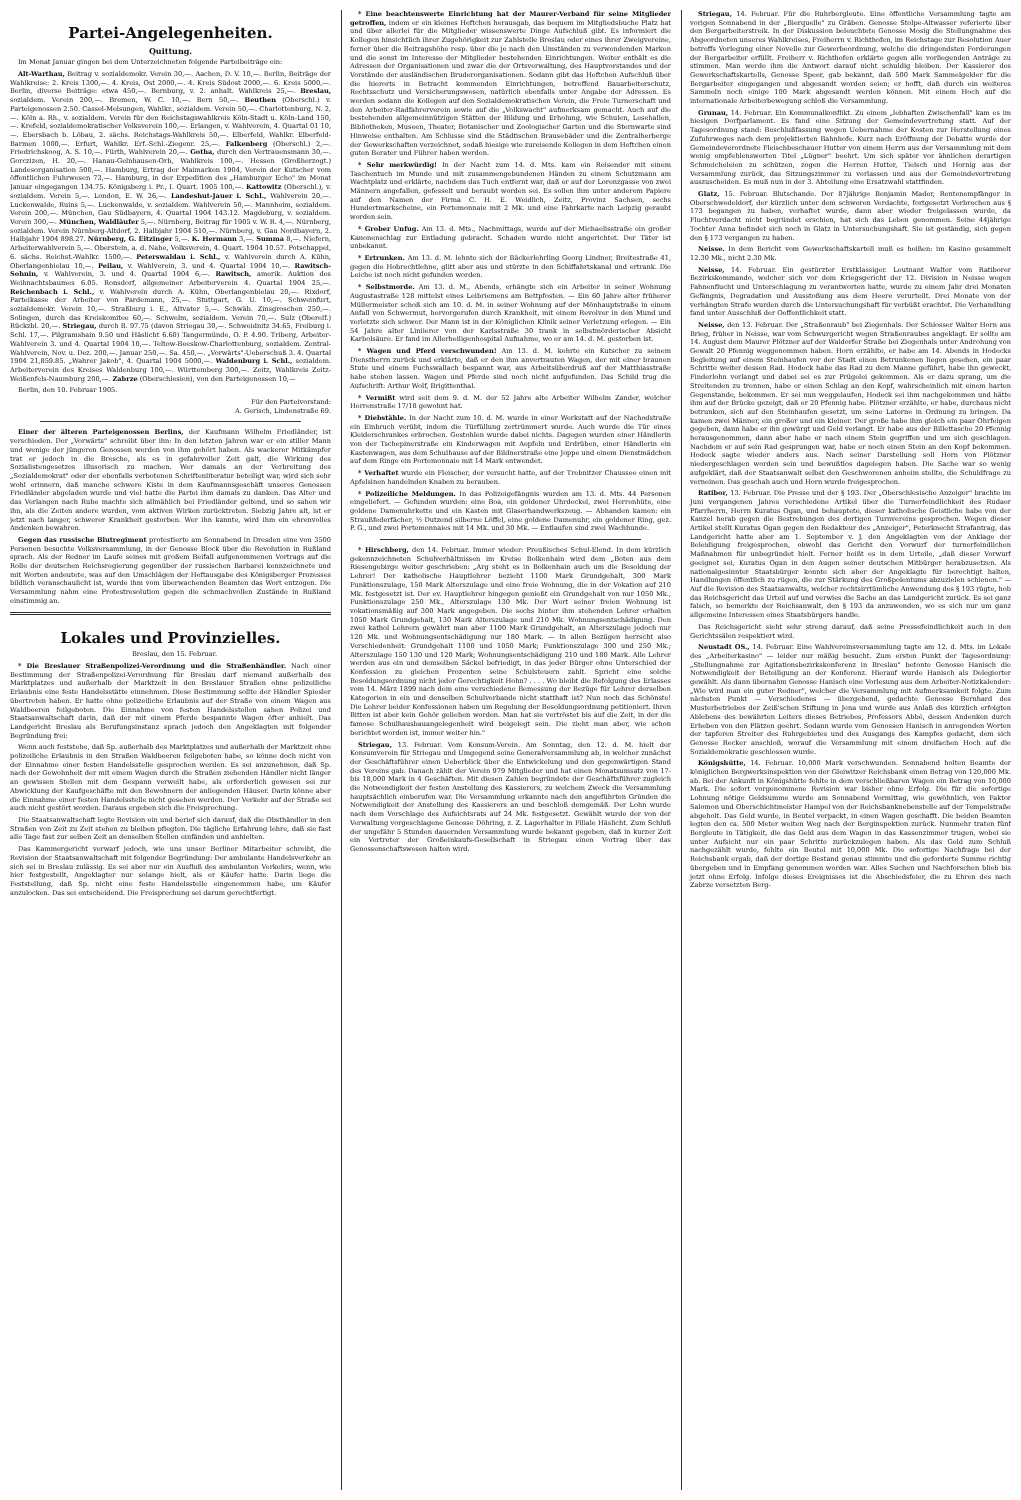Partei-Angelegenheiten.
Quittung.
Im Monat Januar gingen bei dem Unterzeichneten folgende Parteibeiträge ein:
Alt-Warthau, Beitrag v. sozialdemokr. Verein 30,—. Aachen, D. V. 10,—. Berlin, Beiträge der Wahlkreise: 2. Kreis 1300,—. 4. Kreis, Ost 2000,—. 4. Kreis Südost 2000,—. 6. Kreis 5000,—. Berlin, diverse Beiträge: etwa 450,—. Bernburg, v. 2. anhalt. Wahlkreis 25,—. Breslau, sozialdem. Verein 200,—. Bremen, W. C. 10,—. Bern 50,—. Beuthen (Oberschl.) v. Parteigenossen 2.50. Cassel-Melsungen, Wahlkr., sozialdem. Verein 50,—. Charlottenburg, N. 2,—. Köln a. Rh., v. sozialdem. Verein für den Reichstagswahlkreis Köln-Stadt u. Köln-Land 150,—. Krefeld, sozialdemokratischer Volksverein 100,—. Erlangen, v. Wahlverein, 4. Quartal 01 10,—. Ebersbach b. Löbau, 2. sächs. Reichstags-Wahlkreis 50,—. Elberfeld, Wahlkr. Elberfeld-Barmen 1000,—. Erfurt, Wahlkr. Erf.-Schl.-Ziegenr. 25,—. Falkenberg (Oberschl.) 2,—. Friedrichskoog, A. S. 10,—. Fürth, Wahlverein 20,—. Gotha, durch den Vertrauensmann 30,—. Gorczizen, H. 20,—. Hanau-Gelnhausen-Orb, Wahlkreis 100,—. Hessen (Großherzogt.) Landesorganisation 500,—. Hamburg, Ertrag der Maimarken 1904, Verein der Kutscher vom öffentlichen Fuhrwesen 73,—. Hamburg, in der Expedition des „Hamburger Echo" im Monat Januar eingegangen 134.75. Königsberg i. Pr., I. Quart. 1905 100,—. Kattowitz (Oberschl.), v. sozialdem. Verein 5,—. London, E. W. 26,—. Landeshut-Jauer i. Schl., Wahlverein 20,—. Luckenwalde, Ruins 5,—. Luckenwalde, v. sozialdem. Wahlverein 50,—. Mannheim, sozialdem. Verein 200,—. München, Gau Südbayern, 4. Quartal 1904 143.12. Magdeburg, v. sozialdem. Verein 300,—. München, Waldläufer 5,—. Nürnberg, Beitrag für 1905 v. W. R. 4,—. Nürnberg, sozialdem. Verein Nürnberg-Altdorf, 2. Halbjahr 1904 510,—. Nürnberg, v. Gau Nordbayern, 2. Halbjahr 1904 898.27. Nürnberg, G. Eitzinger 5,—. K. Hermann 3,—. Summa 8,—. Niefern, Arbeiterwahlverein 5,—. Oberstein, a. d. Nahe, Volksverein, 4. Quart. 1904 10.57. Potschappel, 6. sächs. Reichst.-Wahlkr. 1500,—. Peterswaldau i. Schl., v. Wahlverein durch A. Kühn, Oberlangenbielau 10,—. Peilau, v. Wahlverein, 3. und 4. Quartal 1904 10,—. Rawitsch-Sohnin, v. Wahlverein, 3. und 4. Quartal 1904 6,—. Rawitsch, amerik. Auktion des Weihnachtsbaumes 6.05. Ronsdorf, allgemeiner Arbeiterverein 4. Quartal 1904 25,—. Reichenbach i. Schl., v. Wahlverein durch A. Kühn, Oberlangenbielau 20,—. Rixdorf, Parteikasse der Arbeiter von Pardemann, 25,—. Stuttgart, G. U. 10,—. Schweinfurt, sozialdemokr. Verein 10,—. Straßburg i. E., Altvater 5,—. Schwäb. Zinsgroschen 250,—. Solingen, durch das Kreiskomitee 60,—. Schwelm, sozialdem. Verein 70,—. Sulz (Oberelf.) Rückzbl. 20,—. Striegau, durch B. 97.75 (davon Striegau 30,—. Schweidnitz 34.65, Freiburg i. Schl. 17,—. Pilgramshain 9.50 und Häslicht 6.60) Tangermünde, O. P. 4.90. Triberg, Arbeiter-Wahlverein 3. und 4. Quartal 1904 10,—. Teltow-Beeskow-Charlottenburg, sozialdem. Zentral-Wahlverein, Nov. u. Dez. 200,—. Januar 250,—. Sa. 450,—. „Vorwärts"-Ueberschuß 3. 4. Quartal 1904 21,859.85. „Wahrer Jakob", 4. Quartal 1904 5000,—. Waldenburg i. Schl., sozialdem. Arbeiterverein des Kreises Waldenburg 100,—. Württemberg 300,—. Zeitz, Wahlkreis Zeitz-Weißenfels-Naumburg 200,—. Zabrze (Oberschlesien), von den Parteigenossen 10,—
Berlin, den 10. Februar 1905.
Für den Parteivorstand:
A. Gerisch, Lindenstraße 69.
Einer der älteren Parteigenossen Berlins, der Kaufmann Wilhelm Friedländer, ist verschieden. Der „Vorwärts" schreibt über ihn: In den letzten Jahren war er ein stiller Mann und wenige der jüngeren Genossen werden von ihm gehört haben. Als wackerer Mitkämpfer trat er jedoch in die Bresche, als es in gefahrvoller Zeit galt, die Wirkung des Sozialistengesetzes illusorisch zu machen. Wer damals an der Verbreitung des „Sozialdemokrat" oder der ebenfalls verbotenen Schriftenliteratur beteiligt war, wird sich sehr wohl erinnern, daß manche schwere Kiste in dem Kaufmannsgeschäft unseres Genossen Friedländer abgeladen wurde und viel hatte die Partei ihm damals zu danken. Das Alter und das Verlangen nach Ruhe machte sich allmählich bei Friedländer geltend, und so sahen wir ihn, als die Zeiten andere wurden, vom aktiven Wirken zurücktreten. Siebzig Jahre alt, ist er jetzt nach langer, schwerer Krankheit gestorben. Wer ihn kannte, wird ihm ein ehrenvolles Andenken bewahren.
Gegen das russische Blutregiment protestierte am Sonnabend in Dresden eine von 3500 Personen besuchte Volksversammlung, in der Genosse Block über die Revolution in Rußland sprach. Als der Redner im Laufe seines mit großem Beifall aufgenommenen Vortrags auf die Rolle der deutschen Reichsregierung gegenüber der russischen Barbarei kennzeichnete und mit Worten andeutete, was auf den Umschlägen der Heftausgabe des Königsberger Prozesses bildlich veranschaulicht ist, wurde ihm vom überwachenden Beamten das Wort entzogen. Die Versammlung nahm eine Protestresolution gegen die schmachvollen Zustände in Rußland einstimmig an.
Lokales und Provinzielles.
Breslau, den 15. Februar.
* Die Breslauer Straßenpolizei-Verordnung und die Straßenhändler. Nach einer Bestimmung der Straßenpolizei-Verordnung für Breslau darf niemand außerhalb des Marktplatzes und außerhalb der Marktzeit in den Breslauer Straßen ohne polizeiliche Erlaubnis eine feste Handelsstätte einnehmen. Diese Bestimmung sollte der Händler Spiesler übertreten haben. Er hatte ohne polizeiliche Erlaubnis auf der Straße von einem Wagen aus Waldbeeren feilgeboten. Die Einnahme von festen Handelsstellen sahen Polizei und Staatsanwaltschaft darin, daß der mit einem Pferde bespannte Wagen öfter anhielt. Das Landgericht Breslau als Berufungsinstanz sprach jedoch den Angeklagten mit folgender Begründung frei:
Wenn auch feststehe, daß Sp. außerhalb des Marktplatzes und außerhalb der Marktzeit ohne polizeiliche Erlaubnis in den Straßen Waldbeeren feilgeboten habe, so könne doch nicht von der Einnahme einer festen Handelsstelle gesprochen werden. Es sei anzunehmen, daß Sp. nach der Gewohnheit der mit einem Wagen durch die Straßen ziehenden Händler nicht länger an gewissen Stellen mit dem Gespann verweilt habe, als erforderlich gewesen sei zur Abwicklung der Kaufgeschäfte mit den Bewohnern der anliegenden Häuser. Darin könne aber die Einnahme einer festen Handelsstelle nicht gesehen werden. Der Verkehr auf der Straße sei auch nicht gestört worden. Daraus ergeben sich die Freisprechung.
Die Staatsanwaltschaft legte Revision ein und berief sich darauf, daß die Obsthändler in den Straßen von Zeit zu Zeit stehen zu bleiben pflegten. Die tägliche Erfahrung lehre, daß sie fast alle Tage fast zur selben Zeit an denselben Stellen einfänden und anhielten.
Das Kammergericht verwarf jedoch, wie uns unser Berliner Mitarbeiter schreibt, die Revision der Staatsanwaltschaft mit folgender Begründung: Der ambulante Handelsverkehr an sich sei in Breslau zulässig. Es sei aber nur ein Ausfluß des ambulanten Verkehrs, wenn, wie hier festgestellt, Angeklagter nur solange hielt, als er Käufer hatte. Darin liege die Feststellung, daß Sp. nicht eine feste Handelsstelle eingenommen habe, um Käufer anzulocken. Das sei entscheidend. Die Freisprechung sei darum gerechtfertigt.
* Eine beachtenswerte Einrichtung hat der Maurer-Verband für seine Mitglieder getroffen, indem er ein kleines Heftchen herausgab, das bequem im Mitgliedsbuche Platz hat und über allerlei für die Mitglieder wissenswerte Dinge Aufschluß gibt. Es informiert die Kollegen hinsichtlich ihrer Zugehörigkeit zur Zahlstelle Breslau oder eines ihrer Zweigvereine, ferner über die Beitragshöhe resp. über die je nach den Umständen zu verwendenden Marken und die sonst im Interesse der Mitglieder bestehenden Einrichtungen. Weiter enthält es die Adressen der Organisationen und zwar die der Ortsverwaltung, des Hauptvorstandes und der Vorstände der ausländischen Bruderorganisationen. Sodann gibt das Heftchen Aufschluß über die hierorts in Betracht kommenden Einrichtungen, betreffend Bauarbeiterschutz, Rechtsschutz und Versicherungswesen, natürlich ebenfalls unter Angabe der Adressen. Es werden sodann die Kollegen auf den Sozialdemokratischen Verein, die Freie Turnerschaft und den Arbeiter-Radfahrerverein sowie auf die „Volkswacht" aufmerksam gemacht. Auch auf die bestehenden allgemeinnützigen Stätten der Bildung und Erholung, wie Schulen, Lesehallen, Bibliotheken, Museen, Theater, Botanischer und Zoologischer Garten und die Sternwarte sind Hinweise enthalten. Am Schlusse sind die Städtischen Brausebäder und die Zentralherberge der Gewerkschaften verzeichnet, sodaß hiesige wie zureisende Kollegen in dem Heftchen einen guten Berater und Führer haben werden.
* Sehr merkwürdig! In der Nacht zum 14. d. Mts. kam ein Reisender mit einem Taschentuch im Munde und mit zusammengebundenen Händen zu einem Schutzmann am Wachtplatz und erklärte, nachdem das Tuch entfernt war, daß er auf der Lorenzgasse von zwei Männern angefallen, gefesselt und beraubt worden sei. Es sollen ihm unter anderem Papiere auf den Namen der Firma C. H. E. Weidlich, Zeitz, Provinz Sachsen, sechs Hundertmarkscheine, ein Portemonnaie mit 2 Mk. und eine Fahrkarte nach Leipzig geraubt worden sein.
* Grober Unfug. Am 13. d. Mts., Nachmittags, wurde auf der Michaelisstraße ein großer Kanonenschlag zur Entladung gebracht. Schaden wurde nicht angerichtet. Der Täter ist unbekannt.
* Ertrunken. Am 13. d. M. lehnte sich der Bäckerlehrling Georg Lindner, Breitestraße 41, gegen die Hobrechtlehne, glitt aber aus und stürzte in den Schiffahrtskanal und ertrank. Die Leiche ist noch nicht gefunden worden.
* Selbstmorde. Am 13. d. M., Abends, erhängte sich ein Arbeiter in seiner Wohnung Augustastraße 128 mittelst eines Leibriemens am Bettpfosten. — Ein 60 Jahre alter früherer Müllermeister schoß sich am 10. d. M. in seiner Wohnung auf der Mönhauptstraße in einem Anfall von Schwermut, hervorgerufen durch Krankheit, mit einem Revolver in den Mund und verletzte sich schwer. Der Mann ist in der Königlichen Klinik seiner Verletzung erlegen. — Ein 54 Jahre alter Liniierer von der Karlsstraße 30 trank in selbstmörderischer Absicht Karbolsäure. Er fand im Allerheiligenhospital Aufnahme, wo er am 14. d. M. gestorben ist.
* Wagen und Pferd verschwunden! Am 13. d. M. kehrte ein Kutscher zu seinem Dienstherrn zurück und erklärte, daß er den ihm anvertrauten Wagen, der mit einer braunen Stute und einem Fuchswallach bespannt war, aus Arbeitsüberdruß auf der Matthiasstraße habe stehen lassen. Wagen und Pferde sind noch nicht aufgefunden. Das Schild trug die Aufschrift: Arthur Wolf, Brigittenthal.
* Vermißt wird seit dem 9. d. M. der 52 Jahre alte Arbeiter Wilhelm Zander, welcher Herrenstraße 17/18 gewohnt hat.
* Diebstähle. In der Nacht zum 10. d. M. wurde in einer Werkstatt auf der Nachodstraße ein Einbruch verübt, indem die Türfüllung zertrümmert wurde. Auch wurde die Tür eines Kleiderschrankes erbrochen. Gestohlen wurde dabei nichts. Dagegen wurden einer Händlerin von der Tschepinerstraße ein Kinderwagen mit Aepfeln und Erdrüben, einer Händlerin ein Kastenwagen, aus dem Schulhause auf der Bildnerstraße eine Joppe und einem Dienstmädchen auf dem Ringe ein Portemonnaie mit 14 Mark entwendet.
* Verhaftet wurde ein Fleischer, der versucht hatte, auf der Trebnitzer Chaussee einen mit Apfelsinen handelnden Knaben zu berauben.
* Polizeiliche Meldungen. In das Polizeigefängnis wurden am 13. d. Mts. 44 Personen eingeliefert. — Gefunden wurden: eine Boa, ein goldener Uhrdeckel, zwei Herrenhüte, eine goldene Damenuhrkette und ein Kasten mit Glaserhandwerkszeug. — Abhanden kamen: ein Straußfederfächer, ½ Dutzend silberne Löffel, eine goldene Damenuhr, ein goldener Ring, gez. P. G., und zwei Portemonnaies mit 14 Mk. und 30 Mk. — Entlaufen sind zwei Wachhunde.
* Hirschberg, den 14. Februar. Immer wieder: Preußisches Schul-Elend. In dem kürzlich gekennzeichneten Schulverhältnissen im Kreise Bolkenhain wird dem „Boten aus dem Riesengebirge weiter geschrieben: „Arg steht es in Bolkenhain auch um die Besoldung der Lehrer! Der katholische Hauptlehrer bezieht 1100 Mark Grundgehalt, 300 Mark Funktionszulage, 150 Mark Alterszulage und eine freie Wohnung, die in der Vokation auf 210 Mk. festgesetzt ist. Der ev. Hauptlehrer hingegen genießt ein Grundgehalt von nur 1050 Mk., Funktionszulage 250 Mk., Alterszulage 130 Mk. Der Wert seiner freien Wohnung ist vokationsmäßig auf 300 Mark angegeben. Die sechs hinter ihm stehenden Lehrer erhalten 1050 Mark Grundgehalt, 130 Mark Alterszulage und 210 Mk. Wohnungsentschädigung. Den zwei kathol Lehrern gewährt man aber 1100 Mark Grundgehalt, an Alterszulage jedoch nur 120 Mk. und Wohnungsentschädigung nur 180 Mark. — In allen Bezügen herrscht also Verschiedenheit: Grundgehalt 1100 und 1050 Mark; Funktionszulage 300 und 250 Mk.; Alterszulage 150 130 und 120 Mark; Wohnungsentschädigung 210 und 180 Mark. Alle Lehrer werden aus ein und demselben Säckel befriedigt, in das jeder Bürger ohne Unterschied der Konfession zu gleichen Prozenten seine Schulsteuern zahlt. Spricht eine solche Besoldungsordnung nicht jeder Gerechtigkeit Hohn? . . . . Wo bleibt die Befolgung des Erlasses vom 14. März 1899 nach dem eine verschiedene Bemessung der Bezüge für Lehrer derselben Kategorien in ein und denselben Schulverbande nicht statthaft ist? Nun noch das Schönste! Die Lehrer beider Konfessionen haben um Regelung der Besoldungsordnung petitioniert. Ihren Bitten ist aber kein Gehör geliehen worden. Man hat sie vertröstet bis auf die Zeit, in der die famose Schulhausbauangelegenheit wird beigelegt sein. Die zieht man aber, wie schon berichtet worden ist, immer weiter hin."
Striegau, 13. Februar. Vom Konsum-Verein. Am Sonntag, den 12. d. M. hielt der Konsumverein für Striegau und Umgegend seine Generalversammlung ab, in welcher zunächst der Geschäftsführer einen Ueberblick über die Entwickelung und den gegenwärtigen Stand des Vereins gab. Danach zählt der Verein 979 Mitglieder und hat einen Monatsumsatz von 17- bis 18,000 Mark in 4 Geschäften. Mit diesen Zahlen begründete der Geschäftsführer zugleich die Notwendigkeit der festen Anstellung des Kassierers, zu welchem Zweck die Versammlung hauptsächlich einberufen war. Die Versammlung erkannte nach den angeführten Gründen die Notwendigkeit der Anstellung des Kassierers an und beschloß demgemäß. Der Lohn wurde nach dem Vorschlage des Aufsichtsrats auf 24 Mk. festgesetzt. Gewählt wurde der von der Verwaltung vorgeschlagene Genosse Döhring, z. Z. Lagerhalter in Filiale Häslicht. Zum Schluß der ungefähr 5 Stunden dauernden Versammlung wurde bekannt gegeben, daß in kurzer Zeit ein Vertreter der Großeinkaufs-Gesellschaft in Striegau einen Vortrag über das Genossenschaftswesen halten wird.
Striegau, 14. Februar. Für die Ruhrbergleute. Eine öffentliche Versammlung tagte am vorigen Sonnabend in der „Bierquelle" zu Gräben. Genosse Stolpe-Altwasser referierte über den Bergarbeiterstreik. In der Diskussion beleuchtete Genosse Mosig die Stellungnahme des Abgeordneten unseres Wahlkreises, Freiherrn v. Richthofen, im Reichstage zur Resolution Auer betreffs Vorlegung einer Novelle zur Gewerbeordnung, welche die dringendsten Forderungen der Bergarbeiter erfüllt. Freiherr v. Richthofen erklärte gegen alle vorliegenden Anträge zu stimmen. Man werde ihm die Antwort darauf nicht schuldig bleiben. Der Kassierer des Gewerkschaftskartells, Genosse Speer, gab bekannt, daß 500 Mark Sammelgelder für die Bergarbeiter eingegangen und abgesandt worden seien; er hofft, daß durch ein weiteres Sammeln noch einige 100 Mark abgesandt werden können. Mit einem Hoch auf die internationale Arbeiterbewegung schloß die Versammlung.
Grunau, 14. Februar. Ein Kommunalkonflikt. Zu einem „lebhaften Zwischenfall" kam es im hiesigen Dorfparlament. Es fand eine Sitzung der Gemeindevertretung statt. Auf der Tagesordnung stand: Beschlußfassung wegen Uebernahme der Kosten zur Herstellung eines Zufuhrweges nach dem projektierten Bahnhofe. Kurz nach Eröffnung der Debatte wurde der Gemeindeverordnete Fleischbeschauer Hutter von einem Herrn aus der Versammlung mit dem wenig empfehlenswerten Titel „Lügner" beehrt. Um sich später vor ähnlichen derartigen Schmeicheleien zu schützen, zogen die Herren Hutter, Tielsch und Hornig aus der Versammlung zurück, das Sitzungszimmer zu verlassen und aus der Gemeindevertretung auszuscheiden. Es muß nun in der 3. Abteilung eine Ersatzwahl stattfinden.
Glatz, 15. Februar. Blutschande. Der 87jährige Benjamin Mader, Rentenempfänger in Oberschwedeldorf, der kürzlich unter dem schweren Verdachte, fortgesetzt Verbrechen aus § 173 begangen zu haben, verhaftet wurde, dann aber wieder freigelassen wurde, da Fluchtverdacht nicht begründet erschien, hat sich das Leben genommen. Seine 44jährige Tochter Anna befindet sich noch in Glatz in Untersuchungshaft. Sie ist geständig, sich gegen den § 173 vergangen zu haben.
Neisse. In dem Bericht vom Gewerkschaftskartell muß es heißen: im Kasino gesammelt 12.30 Mk., nicht 2.30 Mk.
Neisse, 14. Februar. Ein gestürzter Erstklassiger. Leutnant Walter vom Ratiborer Bezirkskommando, welcher sich vor dem Kriegsgericht der 12. Division in Neisse wegen Fahnenflucht und Unterschlagung zu verantworten hatte, wurde zu einem Jahr drei Monaten Gefängnis, Degradation und Ausstoßung aus dem Heere verurteilt. Drei Monate von der verhängten Strafe wurden durch die Untersuchungshaft für verbüßt erachtet. Die Verhandlung fand unter Ausschluß der Oeffentlichkeit statt.
Neisse, den 13. Februar. Der „Straßenraub" bei Ziegenhals. Der Schlosser Walter Horn aus Brieg, früher in Neisse, war vom Schwurgericht wegen Straßenraubes angeklagt. Er sollte am 14. August dem Maurer Plötzner auf der Waldorfer Straße bei Ziegenhals unter Androhung von Gewalt 20 Pfennig weggenommen haben. Horn erzählte, er habe am 14. Abends in Hodecks Begleitung auf einem Steinhaufen vor der Stadt einen Betrunkenen liegen gesehen, ein paar Schritte weiter dessen Rad. Hodeck habe das Rad zu dem Manne geführt, habe ihn geweckt, Finderlohn verlangt und dabei sei es zur Prügelei gekommen. Als er dazu sprang, um die Streitenden zu trennen, habe er einen Schlag an den Kopf, wahrscheinlich mit einem harten Gegenstande, bekommen. Er sei nun weggelaufen, Hodeck sei ihm nachgekommen und hätte ihm auf der Brücke gezeigt, daß er 20 Pfennig habe. Plötzner erzählte, er habe, durchaus nicht betrunken, sich auf den Steinhaufen gesetzt, um seine Laterne in Ordnung zu bringen. Da kamen zwei Männer, ein großer und ein kleiner. Der große habe ihm gleich ein paar Ohrfeigen gegeben, dann habe er ihn gewürgt und Geld verlangt. Er habe aus der Billettasche 20 Pfennig herausgenommen, dann aber habe er nach einem Stein gegriffen und um sich geschlagen. Nachdem er auf sein Rad gesprungen war, habe er noch einen Stein an den Kopf bekommen. Hodeck sagte wieder anders aus. Nach seiner Darstellung soll Horn von Plötzner niedergeschlagen worden sein und bewußtlos dagelegen haben. Die Sache war so wenig aufgeklärt, daß der Staatsanwalt selbst den Geschworenen anheim stellte, die Schuldfrage zu verneinen. Das geschah auch und Horn wurde freigesprochen.
Ratibor, 13. Februar. Die Presse und der § 193. Der „Oberschlesische Anzeiger" brachte im Juni vergangenen Jahres verschiedene Artikel über die Turnerfeindlichkeit des Rudaer Pfarrherrn, Herrn Kuratus Ogan, und behauptete, dieser katholische Geistliche habe von der Kanzel herab gegen die Bestrebungen des dortigen Turnvereins gesprochen. Wegen dieser Artikel stellt Kuratus Ogan gegen den Redakteur des „Anzeiger", Peterknecht Strafantrag, das Landgericht hatte aber am 1. September v. J. den Angeklagten von der Anklage der Beleidigung freigesprochen, obwohl das Gericht den Vorwurf der turnerfeindlichen Maßnahmen für unbegründet hielt. Ferner heißt es in dem Urteile, „daß dieser Vorwurf geeignet sei, Kuratus Ogan in den Augen seiner deutschen Mitbürger herabzusetzen. Als nationalgesinnter Staatsbürger konnte sich aber der Angeklagte für berechtigt halten, Handlungen öffentlich zu rügen, die zur Stärkung des Großpolentums abzuzielen schienen." — Auf die Revision des Staatsanwalts, welcher rechtsirrtümliche Anwendung des § 193 rügte, hob das Reichsgericht das Urteil auf und verwies die Sache an das Landgericht zurück. Es sei ganz falsch, so bemerkte der Reichsanwalt, den § 193 da anzuwenden, wo es sich nur um ganz allgemeine Interessen eines Staatsbürgers handle.
Das Reichsgericht sieht sehr streng darauf, daß seine Pressefeindlichkeit auch in den Gerichtssälen respektiert wird.
Neustadt OS., 14. Februar. Eine Wahlvereinsversammlung tagte am 12. d. Mts. im Lokale des „Arbeiterkasino" — leider nur mäßig besucht. Zum ersten Punkt der Tagesordnung: „Stellungnahme zur Agitationsbezirkskonferenz in Breslau" betonte Genosse Hanisch die Notwendigkeit der Beteiligung an der Konferenz. Hierauf wurde Hanisch als Delegierter gewählt. Als dann übernahm Genosse Hanisch eine Vorlesung aus dem Arbeiter-Notizkalender: „Wie wird man ein guter Redner", welcher die Versammlung mit Aufmerksamkeit folgte. Zum nächsten Punkt — Verschiedenes — übergehend, gedachte Genosse Bernhard des Musterbetriebes der Zeiß'schen Stiftung in Jena und wurde aus Anlaß des kürzlich erfolgten Ablebens des bewährten Leiters dieses Betriebes, Professors Abbé, dessen Andenken durch Erheben von den Plätzen geehrt. Sodann wurde vom Genossen Hanisch in anregenden Worten der tapferen Streiter des Ruhrgebietes und des Ausgangs des Kampfes gedacht, dem sich Genosse Recker anschloß, worauf die Versammlung mit einem dreifachen Hoch auf die Sozialdemokratie geschlossen wurde.
Königshütte, 14. Februar. 10,000 Mark verschwunden. Sonnabend holten Beamte der königlichen Bergwerksinspektion von der Gleiwitzer Reichsbank einen Betrag von 120,000 Mk. ab. Bei der Ankunft in Königshütte fehlte in dem verschließbaren Wagen ein Betrag von 10,000 Mark. Die sofort vorgenommene Revision war bisher ohne Erfolg. Die für die sofortige Lohnung nötige Geldsumme wurde am Sonnabend Vormittag, wie gewöhnlich, von Faktor Salomon und Oberschichtmeister Hampel von der Reichsbanknebenstelle auf der Tempelstraße abgeholt. Das Geld wurde, in Beutel verpackt, in einen Wagen geschafft. Die beiden Beamten legten den ca. 500 Meter weiten Weg nach der Berginspektion zurück. Nunmehr traten fünf Bergleute in Tätigkeit, die das Geld aus dem Wagen in das Kassenzimmer trugen, wobei sie unter Aufsicht nur ein paar Schritte zurückzulegen haben. Als das Geld zum Schluß nachgezählt wurde, fehlte ein Beutel mit 10,000 Mk. Die sofortige Nachfrage bei der Reichsbank ergab, daß der dortige Bestand genau stimmte und die geforderte Summe richtig übergeben und in Empfang genommen worden war. Alles Suchen und Nachforschen blieb bis jetzt ohne Erfolg. Infolge dieses Ereignisses ist die Abschiedsfeier, die zu Ehren des nach Zabrze versetzten Berg-